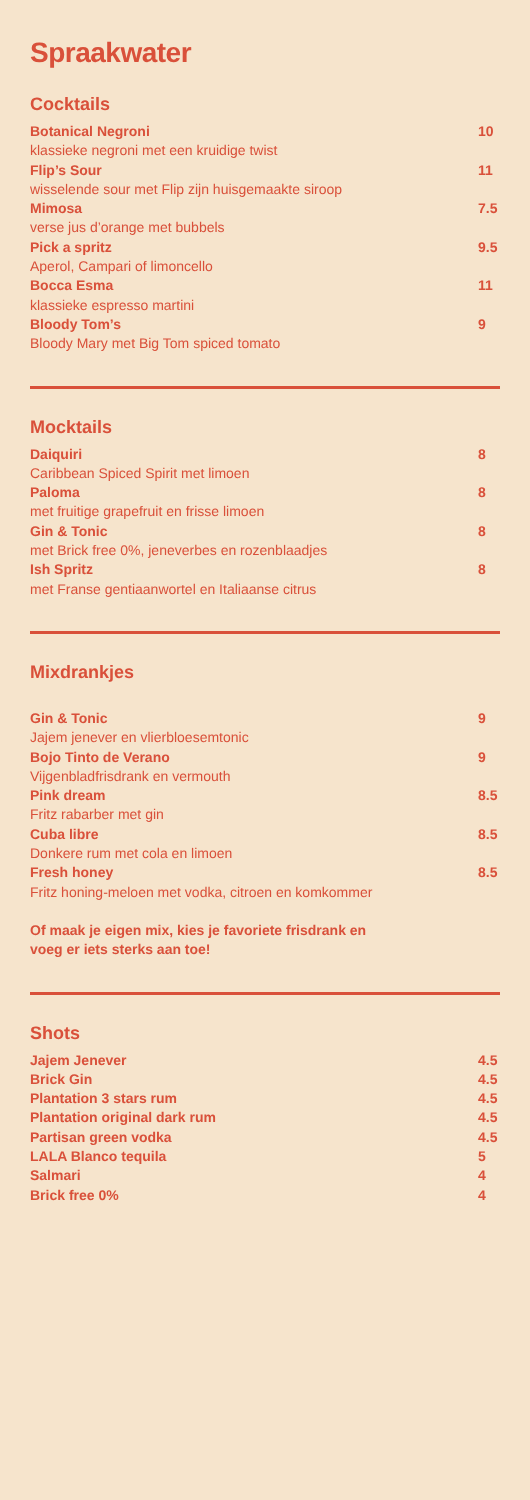Spraakwater
Cocktails
Botanical Negroni 10
klassieke negroni met een kruidige twist
Flip’s Sour 11
wisselende sour met Flip zijn huisgemaakte siroop
Mimosa 7.5
verse jus d’orange met bubbels
Pick a spritz 9.5
Aperol, Campari of limoncello
Bocca Esma 11
klassieke espresso martini
Bloody Tom’s 9
Bloody Mary met Big Tom spiced tomato
Mocktails
Daiquiri 8
Caribbean Spiced Spirit met limoen
Paloma 8
met fruitige grapefruit en frisse limoen
Gin & Tonic 8
met Brick free 0%, jeneverbes en rozenblaadjes
Ish Spritz 8
met Franse gentiaanwortel en Italiaanse citrus
Mixdrankjes
Gin & Tonic 9
Jajem jenever en vlierbloesemtonic
Bojo Tinto de Verano 9
Vijgenbladfrisdrank en vermouth
Pink dream 8.5
Fritz rabarber met gin
Cuba libre 8.5
Donkere rum met cola en limoen
Fresh honey 8.5
Fritz honing-meloen met vodka, citroen en komkommer
Of maak je eigen mix, kies je favoriete frisdrank en
voeg er iets sterks aan toe!
Shots
Jajem Jenever 4.5
Brick Gin 4.5
Plantation 3 stars rum 4.5
Plantation original dark rum 4.5
Partisan green vodka 4.5
LALA Blanco tequila 5
Salmari 4
Brick free 0% 4